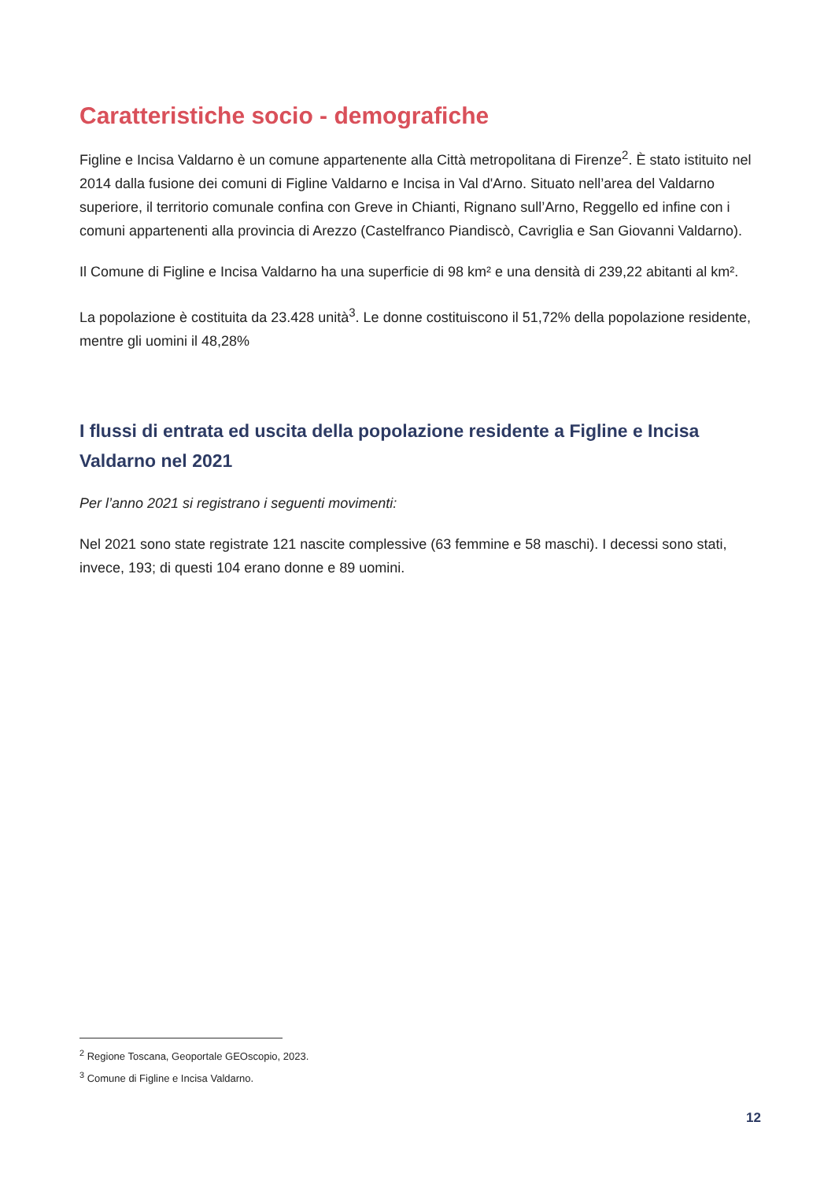Caratteristiche socio - demografiche
Figline e Incisa Valdarno è un comune appartenente alla Città metropolitana di Firenze<sup>2</sup>. È stato istituito nel 2014 dalla fusione dei comuni di Figline Valdarno e Incisa in Val d'Arno. Situato nell’area del Valdarno superiore, il territorio comunale confina con Greve in Chianti, Rignano sull’Arno, Reggello ed infine con i comuni appartenenti alla provincia di Arezzo (Castelfranco Piandiscò, Cavriglia e San Giovanni Valdarno).
Il Comune di Figline e Incisa Valdarno ha una superficie di 98 km² e una densità di 239,22 abitanti al km².
La popolazione è costituita da 23.428 unità<sup>3</sup>. Le donne costituiscono il 51,72% della popolazione residente, mentre gli uomini il 48,28%
I flussi di entrata ed uscita della popolazione residente a Figline e Incisa Valdarno nel 2021
Per l’anno 2021 si registrano i seguenti movimenti:
Nel 2021 sono state registrate 121 nascite complessive (63 femmine e 58 maschi). I decessi sono stati, invece, 193; di questi 104 erano donne e 89 uomini.
<sup>2</sup> Regione Toscana, Geoportale GEOscopio, 2023.
<sup>3</sup> Comune di Figline e Incisa Valdarno.
12